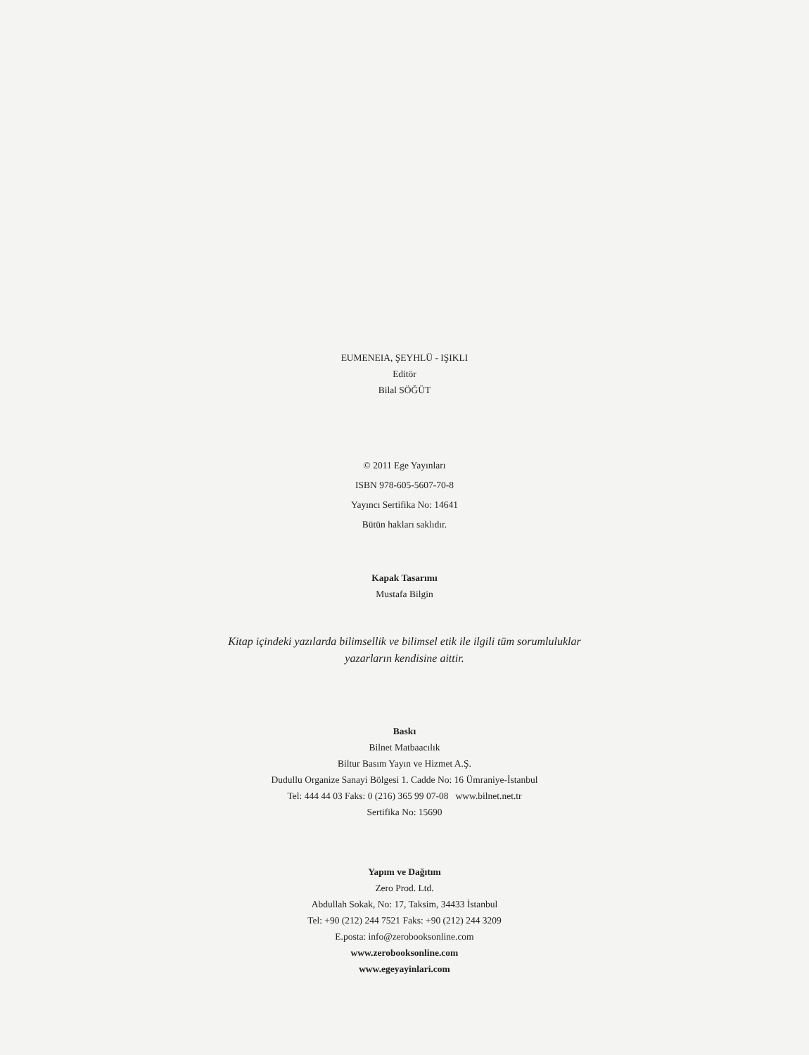EUMENEIA, ŞEYHLÜ - IŞIKLI
Editör
Bilal SÖĞÜT
© 2011 Ege Yayınları
ISBN 978-605-5607-70-8
Yayıncı Sertifika No: 14641
Bütün hakları saklıdır.
Kapak Tasarımı
Mustafa Bilgin
Kitap içindeki yazılarda bilimsellik ve bilimsel etik ile ilgili tüm sorumluluklar
yazarların kendisine aittir.
Baskı
Bilnet Matbaacılık
Biltur Basım Yayın ve Hizmet A.Ş.
Dudullu Organize Sanayi Bölgesi 1. Cadde No: 16 Ümraniye-İstanbul
Tel: 444 44 03 Faks: 0 (216) 365 99 07-08 www.bilnet.net.tr
Sertifika No: 15690
Yapım ve Dağıtım
Zero Prod. Ltd.
Abdullah Sokak, No: 17, Taksim, 34433 İstanbul
Tel: +90 (212) 244 7521 Faks: +90 (212) 244 3209
E.posta: info@zerobooksonline.com
www.zerobooksonline.com
www.egeyayinlari.com